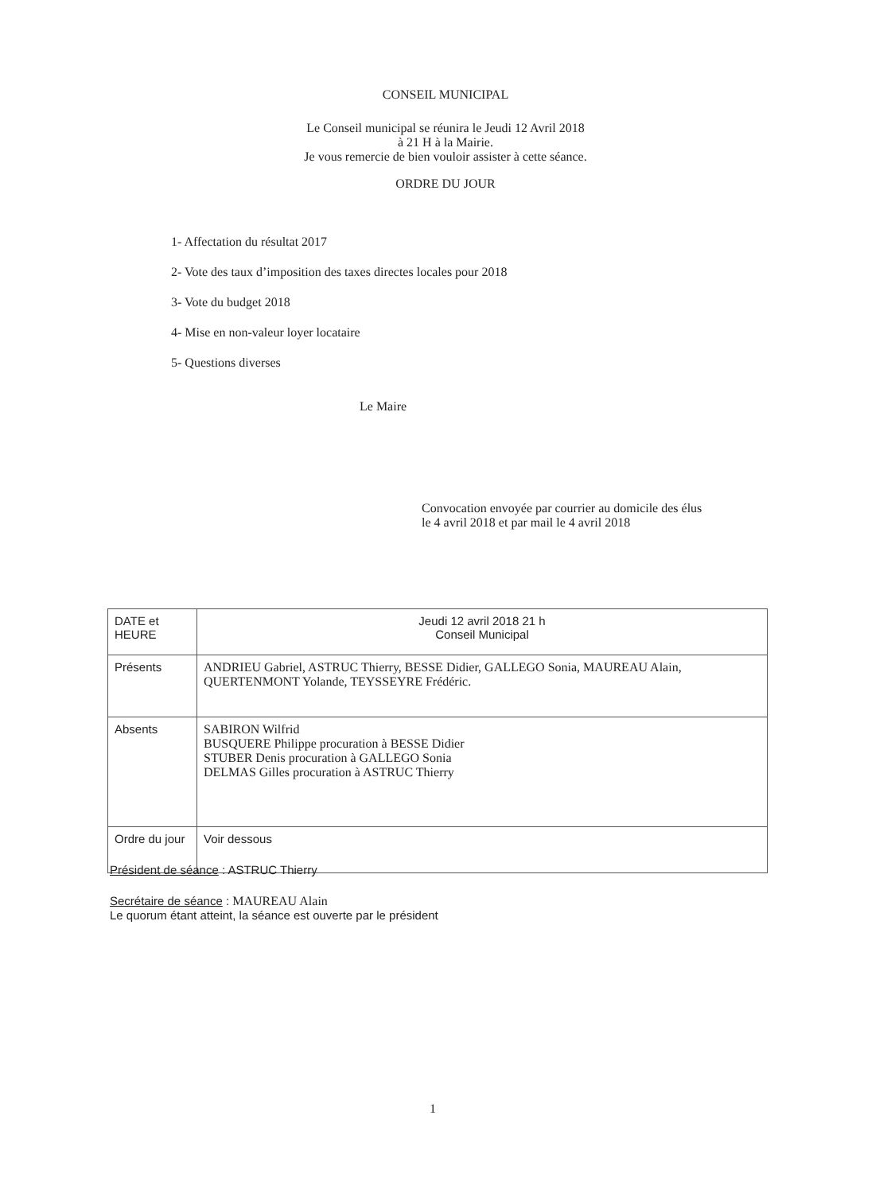CONSEIL MUNICIPAL
Le Conseil municipal se réunira le Jeudi 12 Avril 2018
à 21 H à la Mairie.
Je vous remercie de bien vouloir assister à cette séance.
ORDRE DU JOUR
1- Affectation du résultat 2017
2- Vote des taux d’imposition des taxes directes locales pour 2018
3- Vote du budget 2018
4- Mise en non-valeur loyer locataire
5- Questions diverses
Le Maire
Convocation envoyée par courrier au domicile des élus
le 4 avril 2018 et par mail le 4 avril 2018
| DATE et HEURE | Jeudi 12 avril 2018 21 h Conseil Municipal |
| Présents | ANDRIEU Gabriel, ASTRUC Thierry, BESSE Didier, GALLEGO Sonia, MAUREAU Alain, QUERTENMONT Yolande, TEYSSEYRE Frédéric. |
| Absents | SABIRON Wilfrid BUSQUERE Philippe procuration à BESSE Didier STUBER Denis procuration à GALLEGO Sonia DELMAS Gilles procuration à ASTRUC Thierry |
| Ordre du jour | Voir dessous |
Président de séance : ASTRUC Thierry
Secrétaire de séance : MAUREAU Alain
Le quorum étant atteint, la séance est ouverte par le président
1